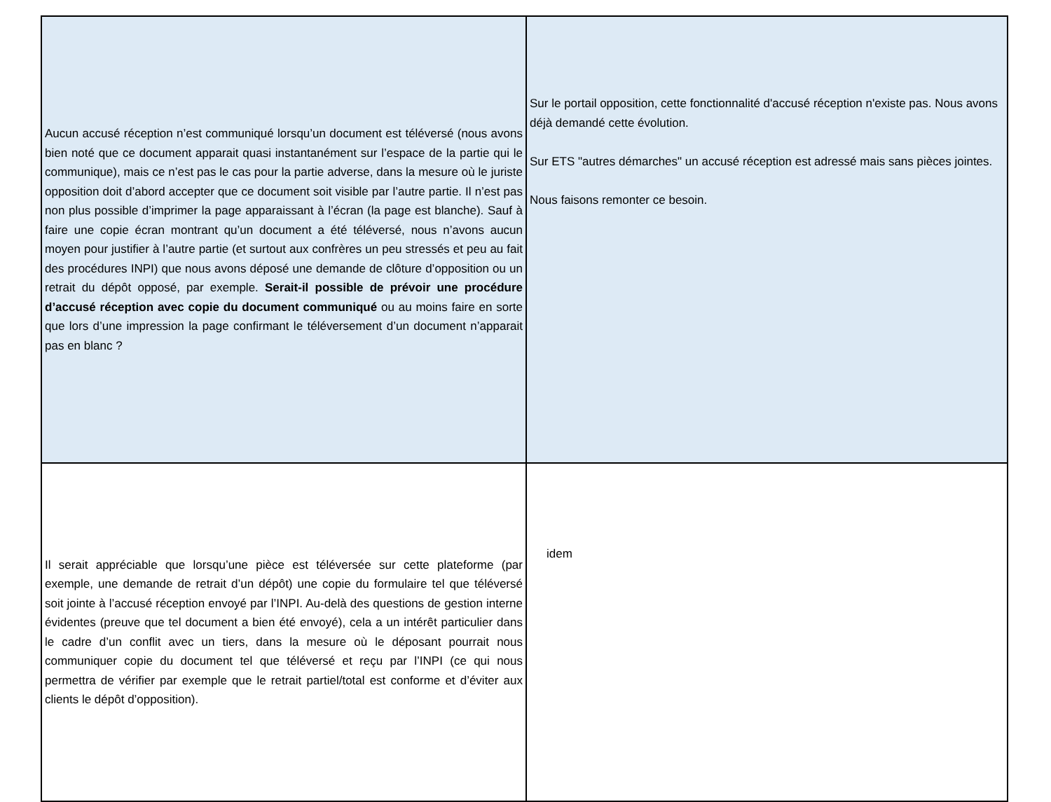| Aucun accusé réception n’est communiqué lorsqu’un document est téléversé (nous avons bien noté que ce document apparait quasi instantanément sur l’espace de la partie qui le communique), mais ce n’est pas le cas pour la partie adverse, dans la mesure où le juriste opposition doit d’abord accepter que ce document soit visible par l’autre partie. Il n’est pas non plus possible d’imprimer la page apparaissant à l’écran (la page est blanche). Sauf à faire une copie écran montrant qu’un document a été téléversé, nous n’avons aucun moyen pour justifier à l’autre partie (et surtout aux confrères un peu stressés et peu au fait des procédures INPI) que nous avons déposé une demande de clôture d’opposition ou un retrait du dépôt opposé, par exemple. Serait-il possible de prévoir une procédure d’accusé réception avec copie du document communiqué ou au moins faire en sorte que lors d’une impression la page confirmant le téléversement d’un document n’apparait pas en blanc ? | Sur le portail opposition, cette fonctionnalité d'accusé réception n'existe pas. Nous avons déjà demandé cette évolution. Sur ETS "autres démarches" un accusé réception est adressé mais sans pièces jointes. Nous faisons remonter ce besoin. |
| Il serait appréciable que lorsqu’une pièce est téléversée sur cette plateforme (par exemple, une demande de retrait d’un dépôt) une copie du formulaire tel que téléversé soit jointe à l’accusé réception envoyé par l’INPI. Au-delà des questions de gestion interne évidentes (preuve que tel document a bien été envoyé), cela a un intérêt particulier dans le cadre d’un conflit avec un tiers, dans la mesure où le déposant pourrait nous communiquer copie du document tel que téléversé et reçu par l’INPI (ce qui nous permettra de vérifier par exemple que le retrait partiel/total est conforme et d’éviter aux clients le dépôt d’opposition). | idem |